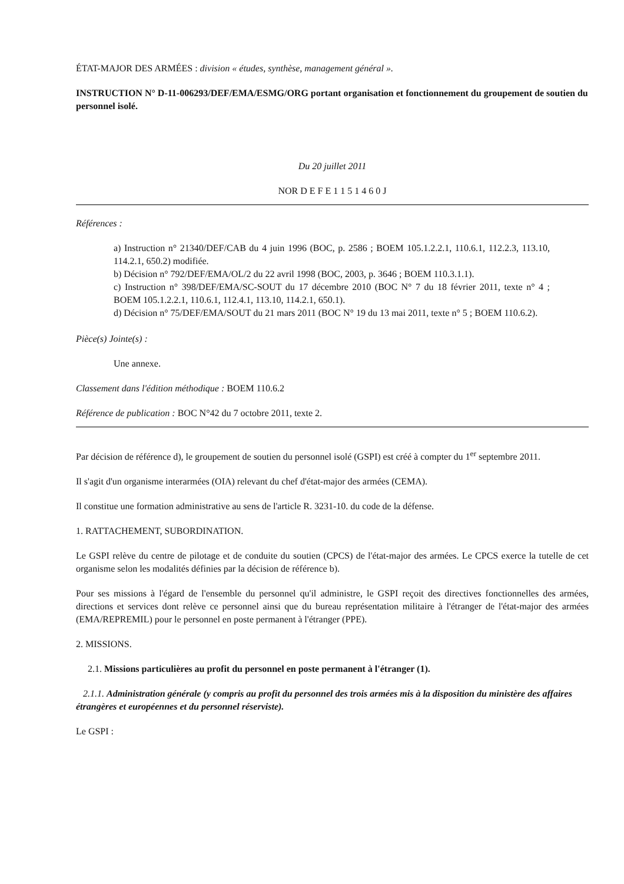ÉTAT-MAJOR DES ARMÉES : division « études, synthèse, management général ».
INSTRUCTION N° D-11-006293/DEF/EMA/ESMG/ORG portant organisation et fonctionnement du groupement de soutien du personnel isolé.
Du 20 juillet 2011
NOR D E F E 1 1 5 1 4 6 0 J
Références :
a) Instruction n° 21340/DEF/CAB du 4 juin 1996 (BOC, p. 2586 ; BOEM 105.1.2.2.1, 110.6.1, 112.2.3, 113.10, 114.2.1, 650.2) modifiée.
b) Décision n° 792/DEF/EMA/OL/2 du 22 avril 1998 (BOC, 2003, p. 3646 ; BOEM 110.3.1.1).
c) Instruction n° 398/DEF/EMA/SC-SOUT du 17 décembre 2010 (BOC N° 7 du 18 février 2011, texte n° 4 ; BOEM 105.1.2.2.1, 110.6.1, 112.4.1, 113.10, 114.2.1, 650.1).
d) Décision n° 75/DEF/EMA/SOUT du 21 mars 2011 (BOC N° 19 du 13 mai 2011, texte n° 5 ; BOEM 110.6.2).
Pièce(s) Jointe(s) :
Une annexe.
Classement dans l'édition méthodique : BOEM 110.6.2
Référence de publication : BOC N°42 du 7 octobre 2011, texte 2.
Par décision de référence d), le groupement de soutien du personnel isolé (GSPI) est créé à compter du 1<sup>er</sup> septembre 2011.
Il s'agit d'un organisme interarmées (OIA) relevant du chef d'état-major des armées (CEMA).
Il constitue une formation administrative au sens de l'article R. 3231-10. du code de la défense.
1. RATTACHEMENT, SUBORDINATION.
Le GSPI relève du centre de pilotage et de conduite du soutien (CPCS) de l'état-major des armées. Le CPCS exerce la tutelle de cet organisme selon les modalités définies par la décision de référence b).
Pour ses missions à l'égard de l'ensemble du personnel qu'il administre, le GSPI reçoit des directives fonctionnelles des armées, directions et services dont relève ce personnel ainsi que du bureau représentation militaire à l'étranger de l'état-major des armées (EMA/REPREMIL) pour le personnel en poste permanent à l'étranger (PPE).
2. MISSIONS.
2.1. Missions particulières au profit du personnel en poste permanent à l'étranger (1).
2.1.1. Administration générale (y compris au profit du personnel des trois armées mis à la disposition du ministère des affaires étrangères et européennes et du personnel réserviste).
Le GSPI :